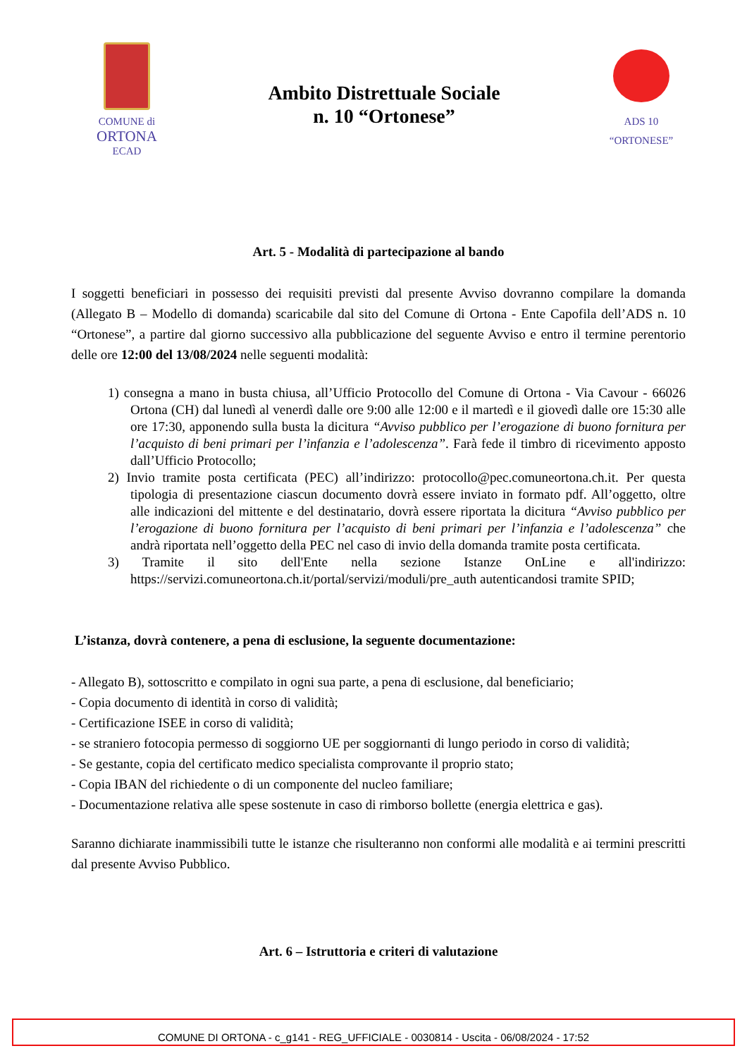COMUNE di
ORTONA
ECAD
Ambito Distrettuale Sociale
n. 10 “Ortonese”
ADS 10
“ORTONESE”
Art. 5 - Modalità di partecipazione al bando
I soggetti beneficiari in possesso dei requisiti previsti dal presente Avviso dovranno compilare la domanda (Allegato B – Modello di domanda) scaricabile dal sito del Comune di Ortona - Ente Capofila dell’ADS n. 10 “Ortonese”, a partire dal giorno successivo alla pubblicazione del seguente Avviso e entro il termine perentorio delle ore 12:00 del 13/08/2024 nelle seguenti modalità:
1) consegna a mano in busta chiusa, all’Ufficio Protocollo del Comune di Ortona - Via Cavour - 66026 Ortona (CH) dal lunedì al venerdì dalle ore 9:00 alle 12:00 e il martedì e il giovedì dalle ore 15:30 alle ore 17:30, apponendo sulla busta la dicitura “Avviso pubblico per l’erogazione di buono fornitura per l’acquisto di beni primari per l’infanzia e l’adolescenza”. Farà fede il timbro di ricevimento apposto dall’Ufficio Protocollo;
2) Invio tramite posta certificata (PEC) all’indirizzo: protocollo@pec.comuneortona.ch.it. Per questa tipologia di presentazione ciascun documento dovrà essere inviato in formato pdf. All’oggetto, oltre alle indicazioni del mittente e del destinatario, dovrà essere riportata la dicitura “Avviso pubblico per l’erogazione di buono fornitura per l’acquisto di beni primari per l’infanzia e l’adolescenza” che andrà riportata nell’oggetto della PEC nel caso di invio della domanda tramite posta certificata.
3) Tramite il sito dell'Ente nella sezione Istanze OnLine e all'indirizzo: https://servizi.comuneortona.ch.it/portal/servizi/moduli/pre_auth autenticandosi tramite SPID;
L’istanza, dovrà contenere, a pena di esclusione, la seguente documentazione:
- Allegato B), sottoscritto e compilato in ogni sua parte, a pena di esclusione, dal beneficiario;
- Copia documento di identità in corso di validità;
- Certificazione ISEE in corso di validità;
- se straniero fotocopia permesso di soggiorno UE per soggiornanti di lungo periodo in corso di validità;
- Se gestante, copia del certificato medico specialista comprovante il proprio stato;
- Copia IBAN del richiedente o di un componente del nucleo familiare;
- Documentazione relativa alle spese sostenute in caso di rimborso bollette (energia elettrica e gas).
Saranno dichiarate inammissibili tutte le istanze che risulteranno non conformi alle modalità e ai termini prescritti dal presente Avviso Pubblico.
Art. 6 – Istruttoria e criteri di valutazione
COMUNE DI ORTONA - c_g141 - REG_UFFICIALE - 0030814 - Uscita - 06/08/2024 - 17:52